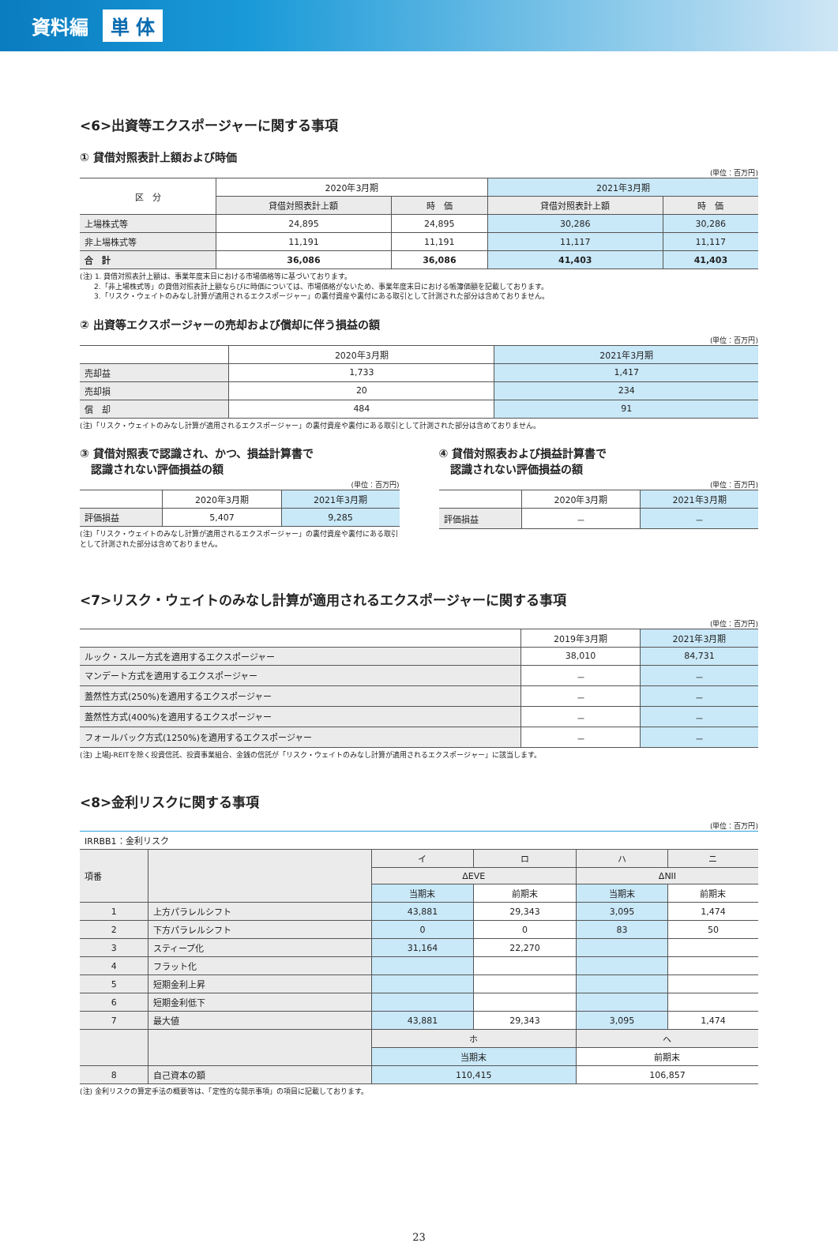資料編 単 体
<6>出資等エクスポージャーに関する事項
① 貸借対照表計上額および時価
(単位：百万円)
| 区 分 | 2020年3月期 | | 2021年3月期 | |
| --- | --- | --- | --- | --- |
| | 貸借対照表計上額 | 時 価 | 貸借対照表計上額 | 時 価 |
| 上場株式等 | 24,895 | 24,895 | 30,286 | 30,286 |
| 非上場株式等 | 11,191 | 11,191 | 11,117 | 11,117 |
| 合 計 | 36,086 | 36,086 | 41,403 | 41,403 |
(注) 1. 貸借対照表計上額は、事業年度末日における市場価格等に基づいております。
　　2.「非上場株式等」の貸借対照表計上額ならびに時価については、市場価格がないため、事業年度末日における帳簿価額を記載しております。
　　3.「リスク・ウェイトのみなし計算が適用されるエクスポージャー」の裏付資産や裏付にある取引として計測された部分は含めておりません。
② 出資等エクスポージャーの売却および償却に伴う損益の額
(単位：百万円)
| | 2020年3月期 | 2021年3月期 |
| --- | --- | --- |
| 売却益 | 1,733 | 1,417 |
| 売却損 | 20 | 234 |
| 償 却 | 484 | 91 |
(注)「リスク・ウェイトのみなし計算が適用されるエクスポージャー」の裏付資産や裏付にある取引として計測された部分は含めておりません。
③ 貸借対照表で認識され、かつ、損益計算書で
　認識されない評価損益の額
(単位：百万円)
| | 2020年3月期 | 2021年3月期 |
| --- | --- | --- |
| 評価損益 | 5,407 | 9,285 |
(注)「リスク・ウェイトのみなし計算が適用されるエクスポージャー」の裏付資産や裏付にある取引として計測された部分は含めておりません。
④ 貸借対照表および損益計算書で
　認識されない評価損益の額
(単位：百万円)
| | 2020年3月期 | 2021年3月期 |
| --- | --- | --- |
| 評価損益 | － | － |
<7>リスク・ウェイトのみなし計算が適用されるエクスポージャーに関する事項
(単位：百万円)
| | 2019年3月期 | 2021年3月期 |
| --- | --- | --- |
| ルック・スルー方式を適用するエクスポージャー | 38,010 | 84,731 |
| マンデート方式を適用するエクスポージャー | － | － |
| 蓋然性方式(250%)を適用するエクスポージャー | － | － |
| 蓋然性方式(400%)を適用するエクスポージャー | － | － |
| フォールバック方式(1250%)を適用するエクスポージャー | － | － |
(注) 上場J-REITを除く投資信託、投資事業組合、金銭の信託が「リスク・ウェイトのみなし計算が適用されるエクスポージャー」に該当します。
<8>金利リスクに関する事項
(単位：百万円)
IRRBB1：金利リスク
| 項番 | | イ | ロ | ハ | ニ |
| | | ΔEVE | | ΔNII | |
| | | 当期末 | 前期末 | 当期末 | 前期末 |
| 1 | 上方パラレルシフト | 43,881 | 29,343 | 3,095 | 1,474 |
| 2 | 下方パラレルシフト | 0 | 0 | 83 | 50 |
| 3 | スティープ化 | 31,164 | 22,270 | | |
| 4 | フラット化 | | | | |
| 5 | 短期金利上昇 | | | | |
| 6 | 短期金利低下 | | | | |
| 7 | 最大値 | 43,881 | 29,343 | 3,095 | 1,474 |
| | | ホ | | ヘ | |
| | | 当期末 | | 前期末 | |
| 8 | 自己資本の額 | 110,415 | | 106,857 | |
(注) 金利リスクの算定手法の概要等は、「定性的な開示事項」の項目に記載しております。
23